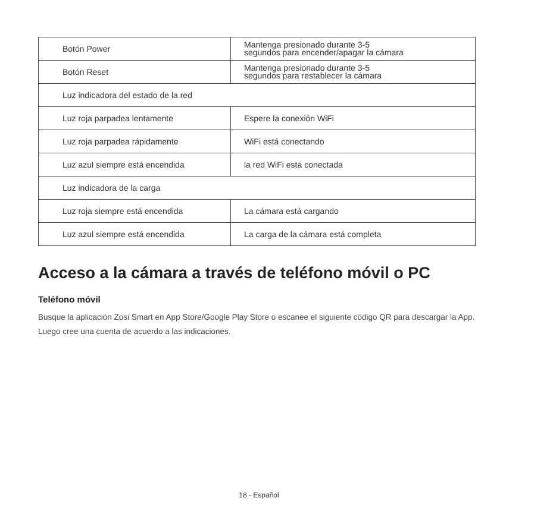| Botón Power | Mantenga presionado durante 3-5 segundos para encender/apagar la cámara |
| Botón Reset | Mantenga presionado durante 3-5 segundos para restablecer la cámara |
| Luz indicadora del estado de la red | |
| Luz roja parpadea lentamente | Espere la conexión WiFi |
| Luz roja parpadea rápidamente | WiFi está conectando |
| Luz azul siempre está encendida | la red WiFi está conectada |
| Luz indicadora de la carga | |
| Luz roja siempre está encendida | La cámara está cargando |
| Luz azul siempre está encendida | La carga de la cámara está completa |
Acceso a la cámara a través de teléfono móvil o PC
Teléfono móvil
Busque la aplicación Zosi Smart en App Store/Google Play Store o escanee el siguiente código QR para descargar la App. Luego cree una cuenta de acuerdo a las indicaciones.
18 - Español